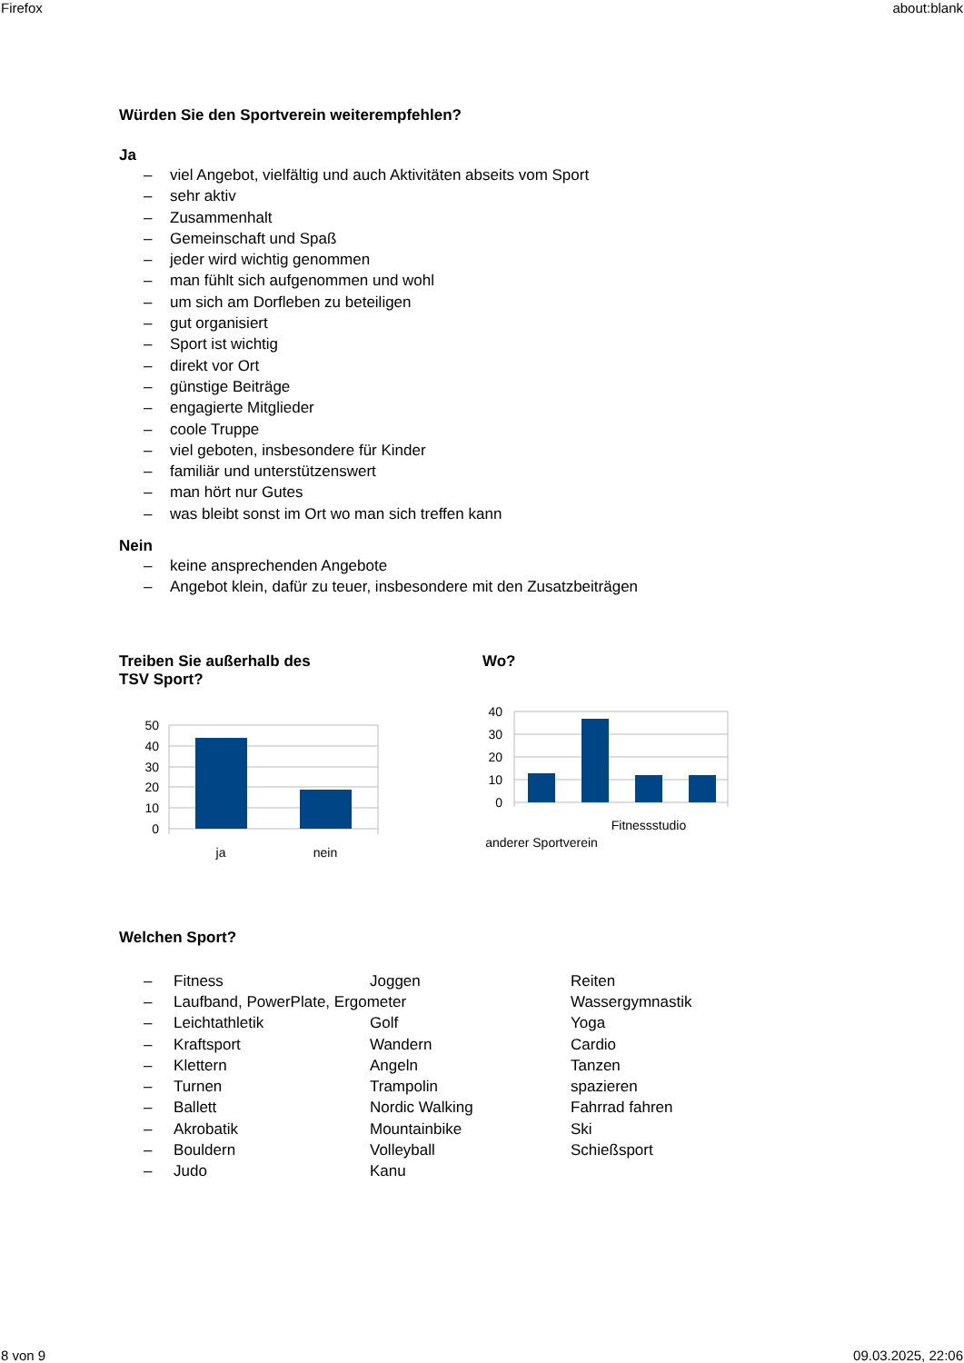Firefox about:blank
Würden Sie den Sportverein weiterempfehlen?
Ja
– viel Angebot, vielfältig und auch Aktivitäten abseits vom Sport
– sehr aktiv
– Zusammenhalt
– Gemeinschaft und Spaß
– jeder wird wichtig genommen
– man fühlt sich aufgenommen und wohl
– um sich am Dorfleben zu beteiligen
– gut organisiert
– Sport ist wichtig
– direkt vor Ort
– günstige Beiträge
– engagierte Mitglieder
– coole Truppe
– viel geboten, insbesondere für Kinder
– familiär und unterstützenswert
– man hört nur Gutes
– was bleibt sonst im Ort wo man sich treffen kann
Nein
– keine ansprechenden Angebote
– Angebot klein, dafür zu teuer, insbesondere mit den Zusatzbeiträgen
Treiben Sie außerhalb des
TSV Sport?
50
40
30
20
10
0
ja
nein
Wo?
40
30
20
10
0
Fitnessstudio
anderer Sportverein
Welchen Sport?
– Fitness
Joggen
Reiten
– Laufband, PowerPlate, Ergometer
Wassergymnastik
– Leichtathletik
Golf
Yoga
– Kraftsport
Wandern
Cardio
– Klettern
Angeln
Tanzen
– Turnen
Trampolin
spazieren
– Ballett
Nordic Walking
Fahrrad fahren
– Akrobatik
Mountainbike
Ski
– Bouldern
Volleyball
Schießsport
– Judo
Kanu
8 von 9 09.03.2025, 22:06